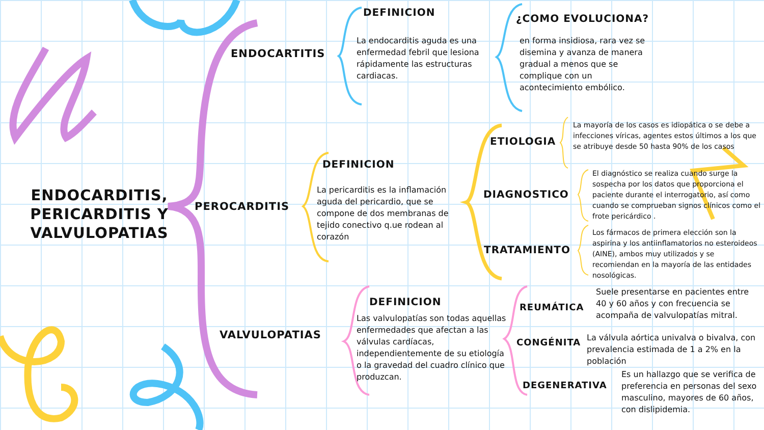ENDOCARDITIS, PERICARDITIS Y VALVULOPATIAS
ENDOCARTITIS
PEROCARDITIS
VALVULOPATIAS
DEFINICION
La endocarditis aguda es una enfermedad febril que lesiona rápidamente las estructuras cardiacas.
¿COMO EVOLUCIONA?
en forma insidiosa, rara vez se disemina y avanza de manera gradual a menos que se complique con un acontecimiento embólico.
DEFINICION
La pericarditis es la inflamación aguda del pericardio, que se compone de dos membranas de tejido conectivo q.ue rodean al corazón
ETIOLOGIA
DIAGNOSTICO
TRATAMIENTO
La mayoría de los casos es idiopática o se debe a infecciones víricas, agentes estos últimos a los que se atribuye desde 50 hasta 90% de los casos
El diagnóstico se realiza cuando surge la sospecha por los datos que proporciona el paciente durante el interrogatorio, así como cuando se comprueban signos clínicos como el frote pericárdico .
Los fármacos de primera elección son la aspirina y los antiinflamatorios no esteroideos (AINE), ambos muy utilizados y se recomiendan en la mayoría de las entidades nosológicas.
DEFINICION
Las valvulopatías son todas aquellas enfermedades que afectan a las válvulas cardíacas, independientemente de su etiología o la gravedad del cuadro clínico que produzcan.
REUMÁTICA
CONGÉNITA
DEGENERATIVA
Suele presentarse en pacientes entre 40 y 60 años y con frecuencia se acompaña de valvulopatías mitral.
La válvula aórtica univalva o bivalva, con prevalencia estimada de 1 a 2% en la población
Es un hallazgo que se verifica de preferencia en personas del sexo masculino, mayores de 60 años, con dislipidemia.